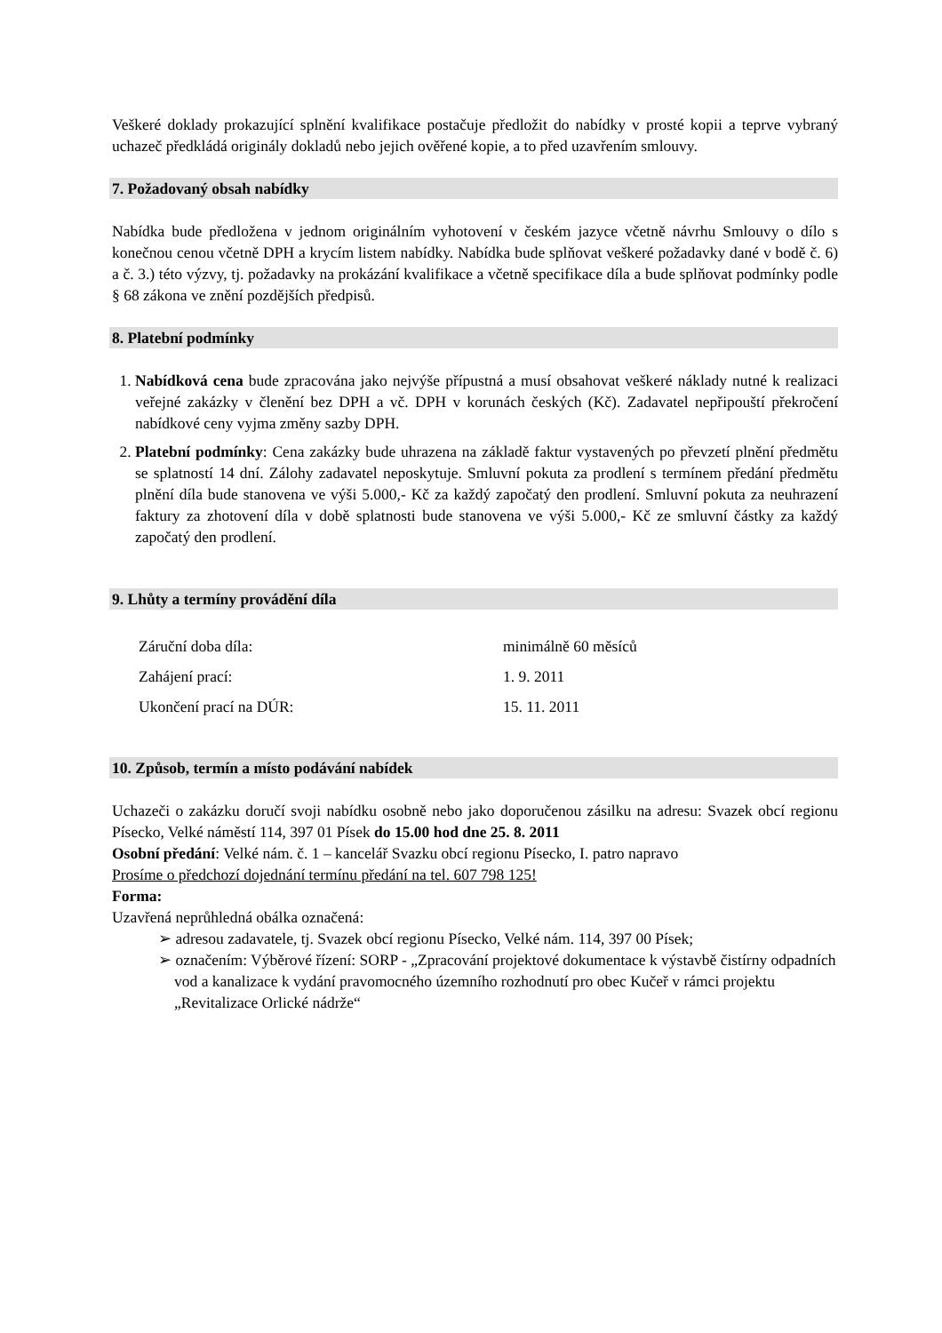Veškeré doklady prokazující splnění kvalifikace postačuje předložit do nabídky v prosté kopii a teprve vybraný uchazeč předkládá originály dokladů nebo jejich ověřené kopie, a to před uzavřením smlouvy.
7. Požadovaný obsah nabídky
Nabídka bude předložena v jednom originálním vyhotovení v českém jazyce včetně návrhu Smlouvy o dílo s konečnou cenou včetně DPH a krycím listem nabídky. Nabídka bude splňovat veškeré požadavky dané v bodě č. 6) a č. 3.) této výzvy, tj. požadavky na prokázání kvalifikace a včetně specifikace díla a bude splňovat podmínky podle § 68 zákona ve znění pozdějších předpisů.
8. Platební podmínky
1. Nabídková cena bude zpracována jako nejvýše přípustná a musí obsahovat veškeré náklady nutné k realizaci veřejné zakázky v členění bez DPH a vč. DPH v korunách českých (Kč). Zadavatel nepřipouští překročení nabídkové ceny vyjma změny sazby DPH.
2. Platební podmínky: Cena zakázky bude uhrazena na základě faktur vystavených po převzetí plnění předmětu se splatností 14 dní. Zálohy zadavatel neposkytuje. Smluvní pokuta za prodlení s termínem předání předmětu plnění díla bude stanovena ve výši 5.000,- Kč za každý započatý den prodlení. Smluvní pokuta za neuhrazení faktury za zhotovení díla v době splatnosti bude stanovena ve výši 5.000,- Kč ze smluvní částky za každý započatý den prodlení.
9. Lhůty a termíny provádění díla
| Záruční doba díla: | minimálně 60 měsíců |
| Zahájení prací: | 1. 9. 2011 |
| Ukončení prací na DÚR: | 15. 11. 2011 |
10. Způsob, termín a místo podávání nabídek
Uchazeči o zakázku doručí svoji nabídku osobně nebo jako doporučenou zásilku na adresu: Svazek obcí regionu Písecko, Velké náměstí 114, 397 01 Písek do 15.00 hod dne 25. 8. 2011
Osobní předání: Velké nám. č. 1 – kancelář Svazku obcí regionu Písecko, I. patro napravo
Prosíme o předchozí dojednání termínu předání na tel. 607 798 125!
Forma:
Uzavřená neprůhledná obálka označená:
➢ adresou zadavatele, tj. Svazek obcí regionu Písecko, Velké nám. 114, 397 00 Písek;
➢ označením: Výběrové řízení: SORP - „Zpracování projektové dokumentace k výstavbě čistírny odpadních vod a kanalizace k vydání pravomocného územního rozhodnutí pro obec Kučeř v rámci projektu „Revitalizace Orlické nádrže“